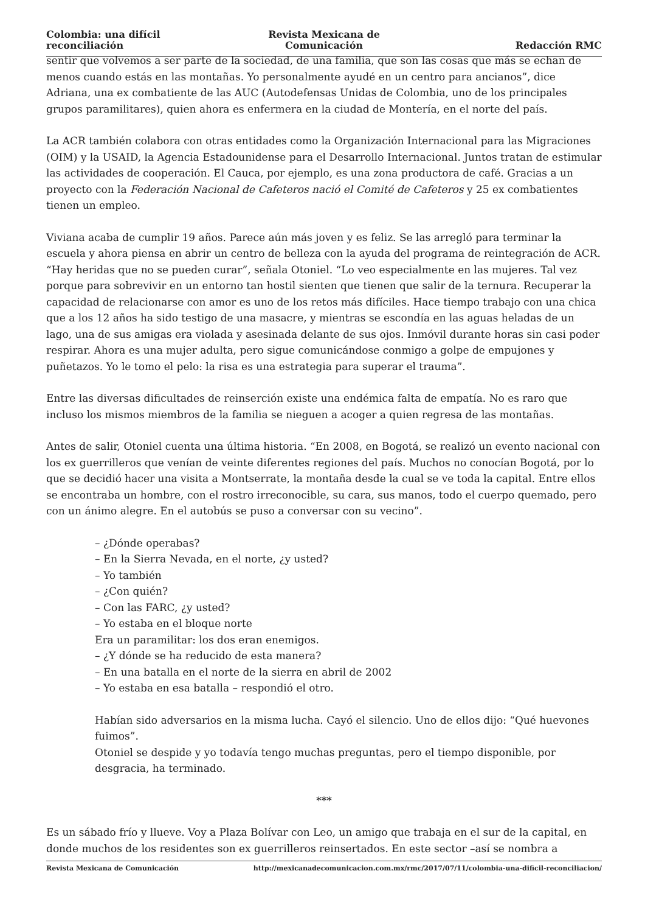Colombia: una difícil reconciliación
Revista Mexicana de Comunicación
Redacción RMC
sentir que volvemos a ser parte de la sociedad, de una familia, que son las cosas que más se echan de menos cuando estás en las montañas. Yo personalmente ayudé en un centro para ancianos”, dice Adriana, una ex combatiente de las AUC (Autodefensas Unidas de Colombia, uno de los principales grupos paramilitares), quien ahora es enfermera en la ciudad de Montería, en el norte del país.
La ACR también colabora con otras entidades como la Organización Internacional para las Migraciones (OIM) y la USAID, la Agencia Estadounidense para el Desarrollo Internacional. Juntos tratan de estimular las actividades de cooperación. El Cauca, por ejemplo, es una zona productora de café. Gracias a un proyecto con la Federación Nacional de Cafeteros nació el Comité de Cafeteros y 25 ex combatientes tienen un empleo.
Viviana acaba de cumplir 19 años. Parece aún más joven y es feliz. Se las arregló para terminar la escuela y ahora piensa en abrir un centro de belleza con la ayuda del programa de reintegración de ACR. “Hay heridas que no se pueden curar”, señala Otoniel. “Lo veo especialmente en las mujeres. Tal vez porque para sobrevivir en un entorno tan hostil sienten que tienen que salir de la ternura. Recuperar la capacidad de relacionarse con amor es uno de los retos más difíciles. Hace tiempo trabajo con una chica que a los 12 años ha sido testigo de una masacre, y mientras se escondía en las aguas heladas de un lago, una de sus amigas era violada y asesinada delante de sus ojos. Inmóvil durante horas sin casi poder respirar. Ahora es una mujer adulta, pero sigue comunicándose conmigo a golpe de empujones y puñetazos. Yo le tomo el pelo: la risa es una estrategia para superar el trauma”.
Entre las diversas dificultades de reinserción existe una endémica falta de empatía. No es raro que incluso los mismos miembros de la familia se nieguen a acoger a quien regresa de las montañas.
Antes de salir, Otoniel cuenta una última historia. “En 2008, en Bogotá, se realizó un evento nacional con los ex guerrilleros que venían de veinte diferentes regiones del país. Muchos no conocían Bogotá, por lo que se decidió hacer una visita a Montserrate, la montaña desde la cual se ve toda la capital. Entre ellos se encontraba un hombre, con el rostro irreconocible, su cara, sus manos, todo el cuerpo quemado, pero con un ánimo alegre. En el autobús se puso a conversar con su vecino”.
– ¿Dónde operabas?
– En la Sierra Nevada, en el norte, ¿y usted?
– Yo también
– ¿Con quién?
– Con las FARC, ¿y usted?
– Yo estaba en el bloque norte
Era un paramilitar: los dos eran enemigos.
– ¿Y dónde se ha reducido de esta manera?
– En una batalla en el norte de la sierra en abril de 2002
– Yo estaba en esa batalla – respondió el otro.
Habían sido adversarios en la misma lucha. Cayó el silencio. Uno de ellos dijo: “Qué huevones fuimos”.
Otoniel se despide y yo todavía tengo muchas preguntas, pero el tiempo disponible, por desgracia, ha terminado.
***
Es un sábado frío y llueve. Voy a Plaza Bolívar con Leo, un amigo que trabaja en el sur de la capital, en donde muchos de los residentes son ex guerrilleros reinsertados. En este sector –así se nombra a
Revista Mexicana de Comunicación http://mexicanadecomunicacion.com.mx/rmc/2017/07/11/colombia-una-dificil-reconciliacion/